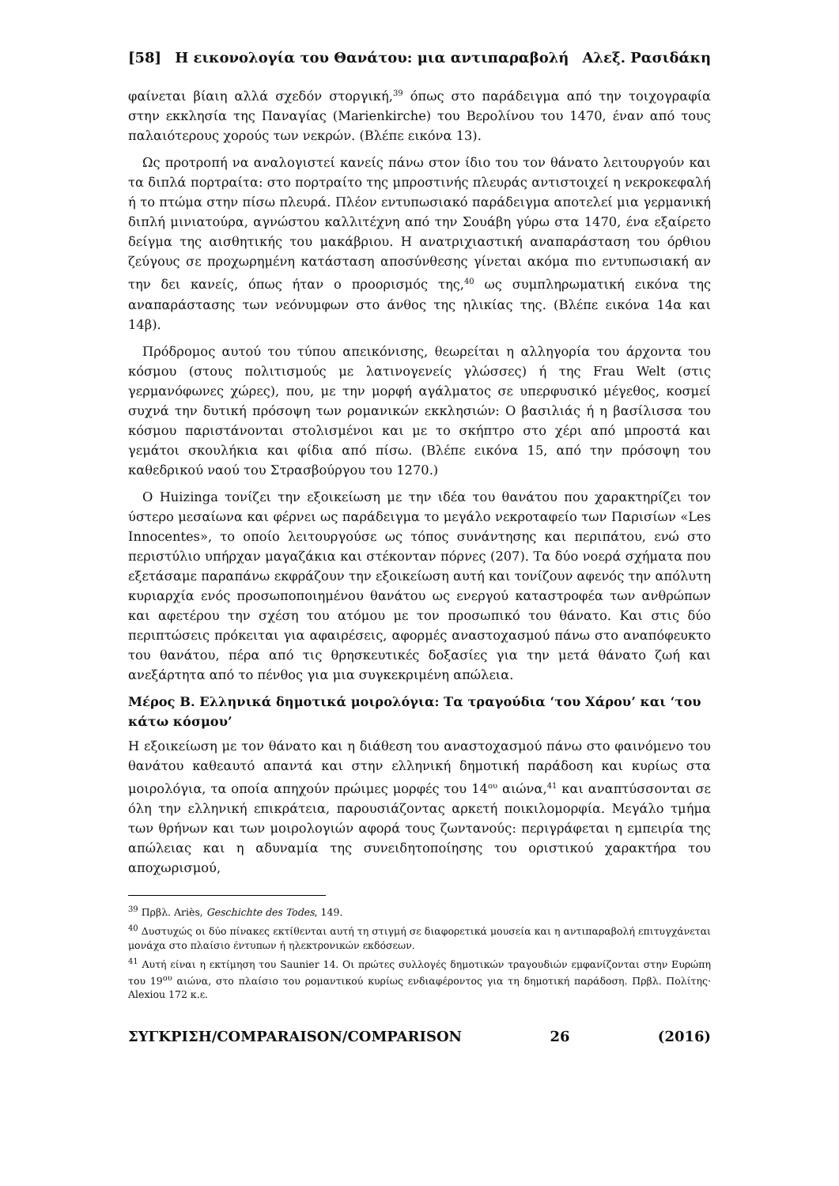[58] Η εικονολογία του Θανάτου: μια αντιπαραβολή Αλεξ. Ρασιδάκη
φαίνεται βίαιη αλλά σχεδόν στοργική,<sup>39</sup> όπως στο παράδειγμα από την τοιχογραφία στην εκκλησία της Παναγίας (Marienkirche) του Βερολίνου του 1470, έναν από τους παλαιότερους χορούς των νεκρών. (Βλέπε εικόνα 13).
Ως προτροπή να αναλογιστεί κανείς πάνω στον ίδιο του τον θάνατο λειτουργούν και τα διπλά πορτραίτα: στο πορτραίτο της μπροστινής πλευράς αντιστοιχεί η νεκροκεφαλή ή το πτώμα στην πίσω πλευρά. Πλέον εντυπωσιακό παράδειγμα αποτελεί μια γερμανική διπλή μινιατούρα, αγνώστου καλλιτέχνη από την Σουάβη γύρω στα 1470, ένα εξαίρετο δείγμα της αισθητικής του μακάβριου. Η ανατριχιαστική αναπαράσταση του όρθιου ζεύγους σε προχωρημένη κατάσταση αποσύνθεσης γίνεται ακόμα πιο εντυπωσιακή αν την δει κανείς, όπως ήταν ο προορισμός της,<sup>40</sup> ως συμπληρωματική εικόνα της αναπαράστασης των νεόνυμφων στο άνθος της ηλικίας της. (Βλέπε εικόνα 14α και 14β).
Πρόδρομος αυτού του τύπου απεικόνισης, θεωρείται η αλληγορία του άρχοντα του κόσμου (στους πολιτισμούς με λατινογενείς γλώσσες) ή της Frau Welt (στις γερμανόφωνες χώρες), που, με την μορφή αγάλματος σε υπερφυσικό μέγεθος, κοσμεί συχνά την δυτική πρόσοψη των ρομανικών εκκλησιών: Ο βασιλιάς ή η βασίλισσα του κόσμου παριστάνονται στολισμένοι και με το σκήπτρο στο χέρι από μπροστά και γεμάτοι σκουλήκια και φίδια από πίσω. (Βλέπε εικόνα 15, από την πρόσοψη του καθεδρικού ναού του Στρασβούργου του 1270.)
Ο Huizinga τονίζει την εξοικείωση με την ιδέα του θανάτου που χαρακτηρίζει τον ύστερο μεσαίωνα και φέρνει ως παράδειγμα το μεγάλο νεκροταφείο των Παρισίων «Les Innocentes», το οποίο λειτουργούσε ως τόπος συνάντησης και περιπάτου, ενώ στο περιστύλιο υπήρχαν μαγαζάκια και στέκονταν πόρνες (207). Τα δύο νοερά σχήματα που εξετάσαμε παραπάνω εκφράζουν την εξοικείωση αυτή και τονίζουν αφενός την απόλυτη κυριαρχία ενός προσωποποιημένου θανάτου ως ενεργού καταστροφέα των ανθρώπων και αφετέρου την σχέση του ατόμου με τον προσωπικό του θάνατο. Και στις δύο περιπτώσεις πρόκειται για αφαιρέσεις, αφορμές αναστοχασμού πάνω στο αναπόφευκτο του θανάτου, πέρα από τις θρησκευτικές δοξασίες για την μετά θάνατο ζωή και ανεξάρτητα από το πένθος για μια συγκεκριμένη απώλεια.
Μέρος Β. Ελληνικά δημοτικά μοιρολόγια: Τα τραγούδια ‘του Χάρου’ και ‘του κάτω κόσμου’
Η εξοικείωση με τον θάνατο και η διάθεση του αναστοχασμού πάνω στο φαινόμενο του θανάτου καθεαυτό απαντά και στην ελληνική δημοτική παράδοση και κυρίως στα μοιρολόγια, τα οποία απηχούν πρώιμες μορφές του 14<sup>ου</sup> αιώνα,<sup>41</sup> και αναπτύσσονται σε όλη την ελληνική επικράτεια, παρουσιάζοντας αρκετή ποικιλομορφία. Μεγάλο τμήμα των θρήνων και των μοιρολογιών αφορά τους ζωντανούς: περιγράφεται η εμπειρία της απώλειας και η αδυναμία της συνειδητοποίησης του οριστικού χαρακτήρα του αποχωρισμού,
<sup>39</sup> Πρβλ. Ariès, Geschichte des Todes, 149.
<sup>40</sup> Δυστυχώς οι δύο πίνακες εκτίθενται αυτή τη στιγμή σε διαφορετικά μουσεία και η αντιπαραβολή επιτυγχάνεται μονάχα στο πλαίσιο έντυπων ή ηλεκτρονικών εκδόσεων.
<sup>41</sup> Αυτή είναι η εκτίμηση του Saunier 14. Οι πρώτες συλλογές δημοτικών τραγουδιών εμφανίζονται στην Ευρώπη του 19<sup>ου</sup> αιώνα, στο πλαίσιο του ρομαντικού κυρίως ενδιαφέροντος για τη δημοτική παράδοση. Πρβλ. Πολίτης· Alexiou 172 κ.ε.
ΣΥΓΚΡΙΣΗ/COMPARAISON/COMPARISON 26 (2016)